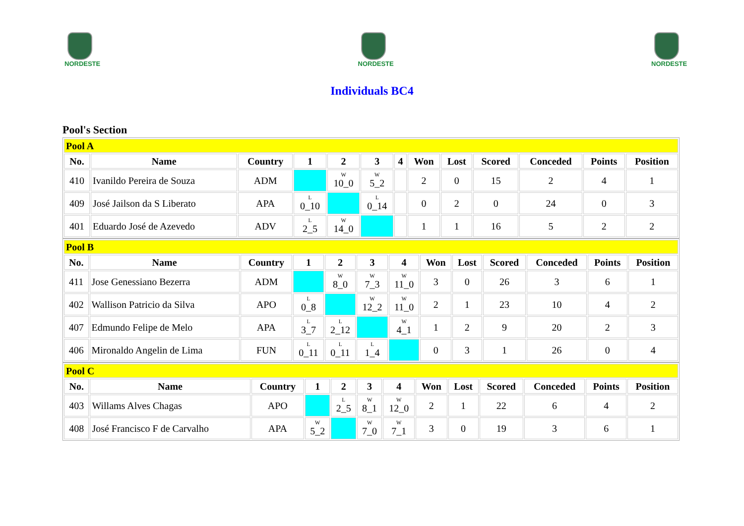NORDESTE
NORDESTE
NORDESTE
Individuals BC4
Pool's Section
| Pool A | | | | | | | | | | | | |
| No. | Name | Country | 1 | 2 | 3 | 4 | Won | Lost | Scored | Conceded | Points | Position |
| 410 | Ivanildo Pereira de Souza | ADM | | W 10_0 | W 5_2 | | 2 | 0 | 15 | 2 | 4 | 1 |
| 409 | José Jailson da S Liberato | APA | L 0_10 | | L 0_14 | | 0 | 2 | 0 | 24 | 0 | 3 |
| 401 | Eduardo José de Azevedo | ADV | L 2_5 | W 14_0 | | | 1 | 1 | 16 | 5 | 2 | 2 |
| Pool B | | | | | | | | | | | | |
| No. | Name | Country | 1 | 2 | 3 | 4 | Won | Lost | Scored | Conceded | Points | Position |
| 411 | Jose Genessiano Bezerra | ADM | | W 8_0 | W 7_3 | W 11_0 | 3 | 0 | 26 | 3 | 6 | 1 |
| 402 | Wallison Patricio da Silva | APO | L 0_8 | | W 12_2 | W 11_0 | 2 | 1 | 23 | 10 | 4 | 2 |
| 407 | Edmundo Felipe de Melo | APA | L 3_7 | L 2_12 | | W 4_1 | 1 | 2 | 9 | 20 | 2 | 3 |
| 406 | Mironaldo Angelin de Lima | FUN | L 0_11 | L 0_11 | L 1_4 | | 0 | 3 | 1 | 26 | 0 | 4 |
| Pool C | | | | | | | | | | | | |
| No. | Name | Country | 1 | 2 | 3 | 4 | Won | Lost | Scored | Conceded | Points | Position |
| 403 | Willams Alves Chagas | APO | | L 2_5 | W 8_1 | W 12_0 | 2 | 1 | 22 | 6 | 4 | 2 |
| 408 | José Francisco F de Carvalho | APA | W 5_2 | | W 7_0 | W 7_1 | 3 | 0 | 19 | 3 | 6 | 1 |